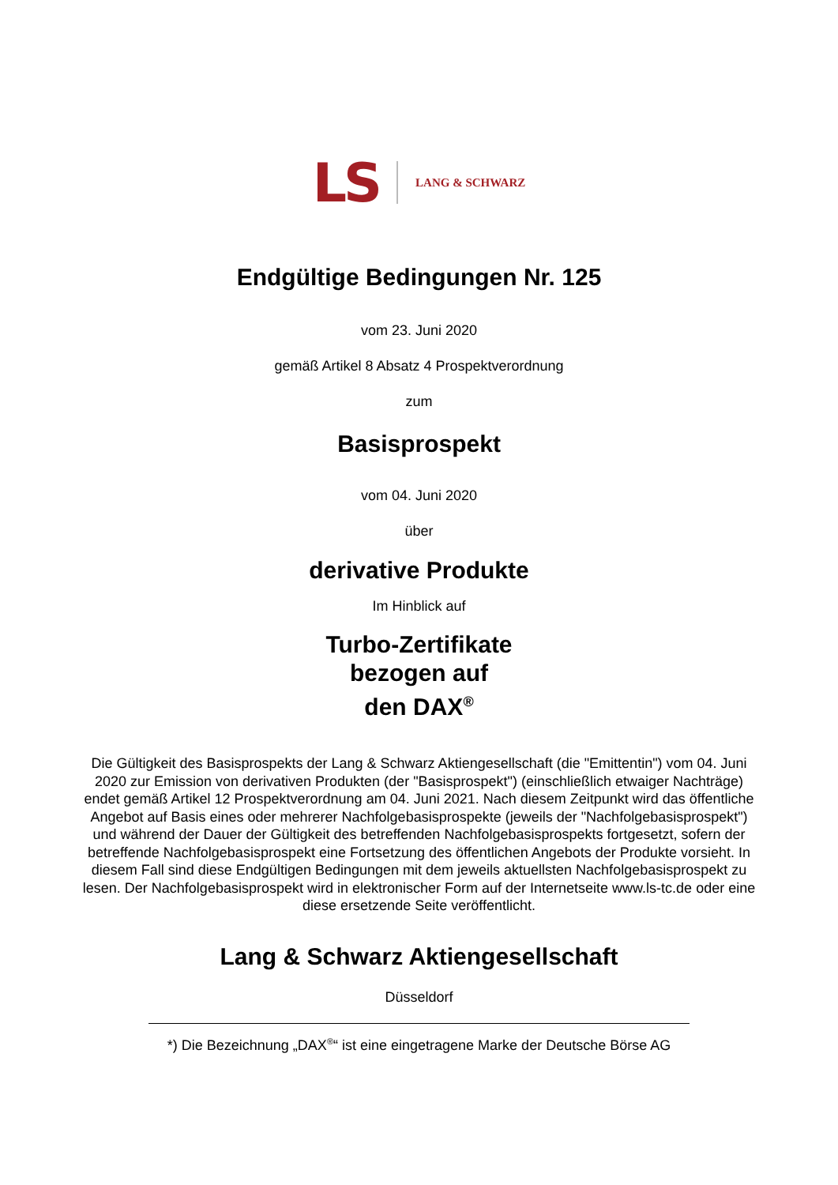LS LANG & SCHWARZ
Endgültige Bedingungen Nr. 125
vom 23. Juni 2020
gemäß Artikel 8 Absatz 4 Prospektverordnung
zum
Basisprospekt
vom 04. Juni 2020
über
derivative Produkte
Im Hinblick auf
Turbo-Zertifikate
bezogen auf
den DAX<sup>®</sup>
Die Gültigkeit des Basisprospekts der Lang & Schwarz Aktiengesellschaft (die "Emittentin") vom 04. Juni 2020 zur Emission von derivativen Produkten (der "Basisprospekt") (einschließlich etwaiger Nachträge) endet gemäß Artikel 12 Prospektverordnung am 04. Juni 2021. Nach diesem Zeitpunkt wird das öffentliche Angebot auf Basis eines oder mehrerer Nachfolgebasisprospekte (jeweils der "Nachfolgebasisprospekt") und während der Dauer der Gültigkeit des betreffenden Nachfolgebasisprospekts fortgesetzt, sofern der betreffende Nachfolgebasisprospekt eine Fortsetzung des öffentlichen Angebots der Produkte vorsieht. In diesem Fall sind diese Endgültigen Bedingungen mit dem jeweils aktuellsten Nachfolgebasisprospekt zu lesen. Der Nachfolgebasisprospekt wird in elektronischer Form auf der Internetseite www.ls-tc.de oder eine diese ersetzende Seite veröffentlicht.
Lang & Schwarz Aktiengesellschaft
Düsseldorf
*) Die Bezeichnung „DAX<sup>®</sup>“ ist eine eingetragene Marke der Deutsche Börse AG